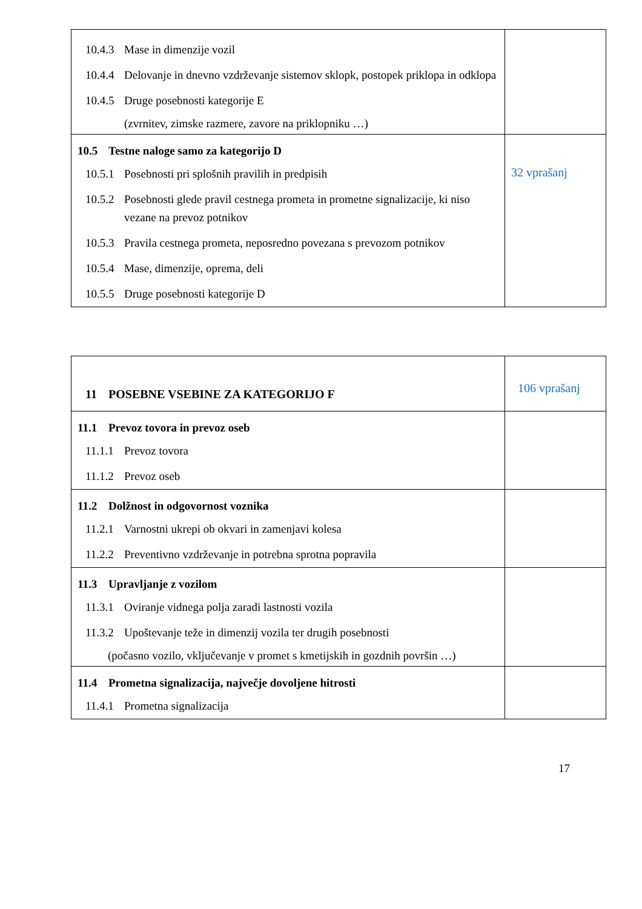| 10.4.3 Mase in dimenzije vozil 10.4.4 Delovanje in dnevno vzdrževanje sistemov sklopk, postopek priklopa in odklopa 10.4.5 Druge posebnosti kategorije E (zvrnitev, zimske razmere, zavore na priklopniku …) | |
| 10.5 Testne naloge samo za kategorijo D 10.5.1 Posebnosti pri splošnih pravilih in predpisih 10.5.2 Posebnosti glede pravil cestnega prometa in prometne signalizacije, ki niso vezane na prevoz potnikov 10.5.3 Pravila cestnega prometa, neposredno povezana s prevozom potnikov 10.5.4 Mase, dimenzije, oprema, deli 10.5.5 Druge posebnosti kategorije D | 32 vprašanj |
| 11 POSEBNE VSEBINE ZA KATEGORIJO F | 106 vprašanj |
| 11.1 Prevoz tovora in prevoz oseb 11.1.1 Prevoz tovora 11.1.2 Prevoz oseb | |
| 11.2 Dolžnost in odgovornost voznika 11.2.1 Varnostni ukrepi ob okvari in zamenjavi kolesa 11.2.2 Preventivno vzdrževanje in potrebna sprotna popravila | |
| 11.3 Upravljanje z vozilom 11.3.1 Oviranje vidnega polja zaradi lastnosti vozila 11.3.2 Upoštevanje teže in dimenzij vozila ter drugih posebnosti (počasno vozilo, vključevanje v promet s kmetijskih in gozdnih površin …) | |
| 11.4 Prometna signalizacija, največje dovoljene hitrosti 11.4.1 Prometna signalizacija | |
17